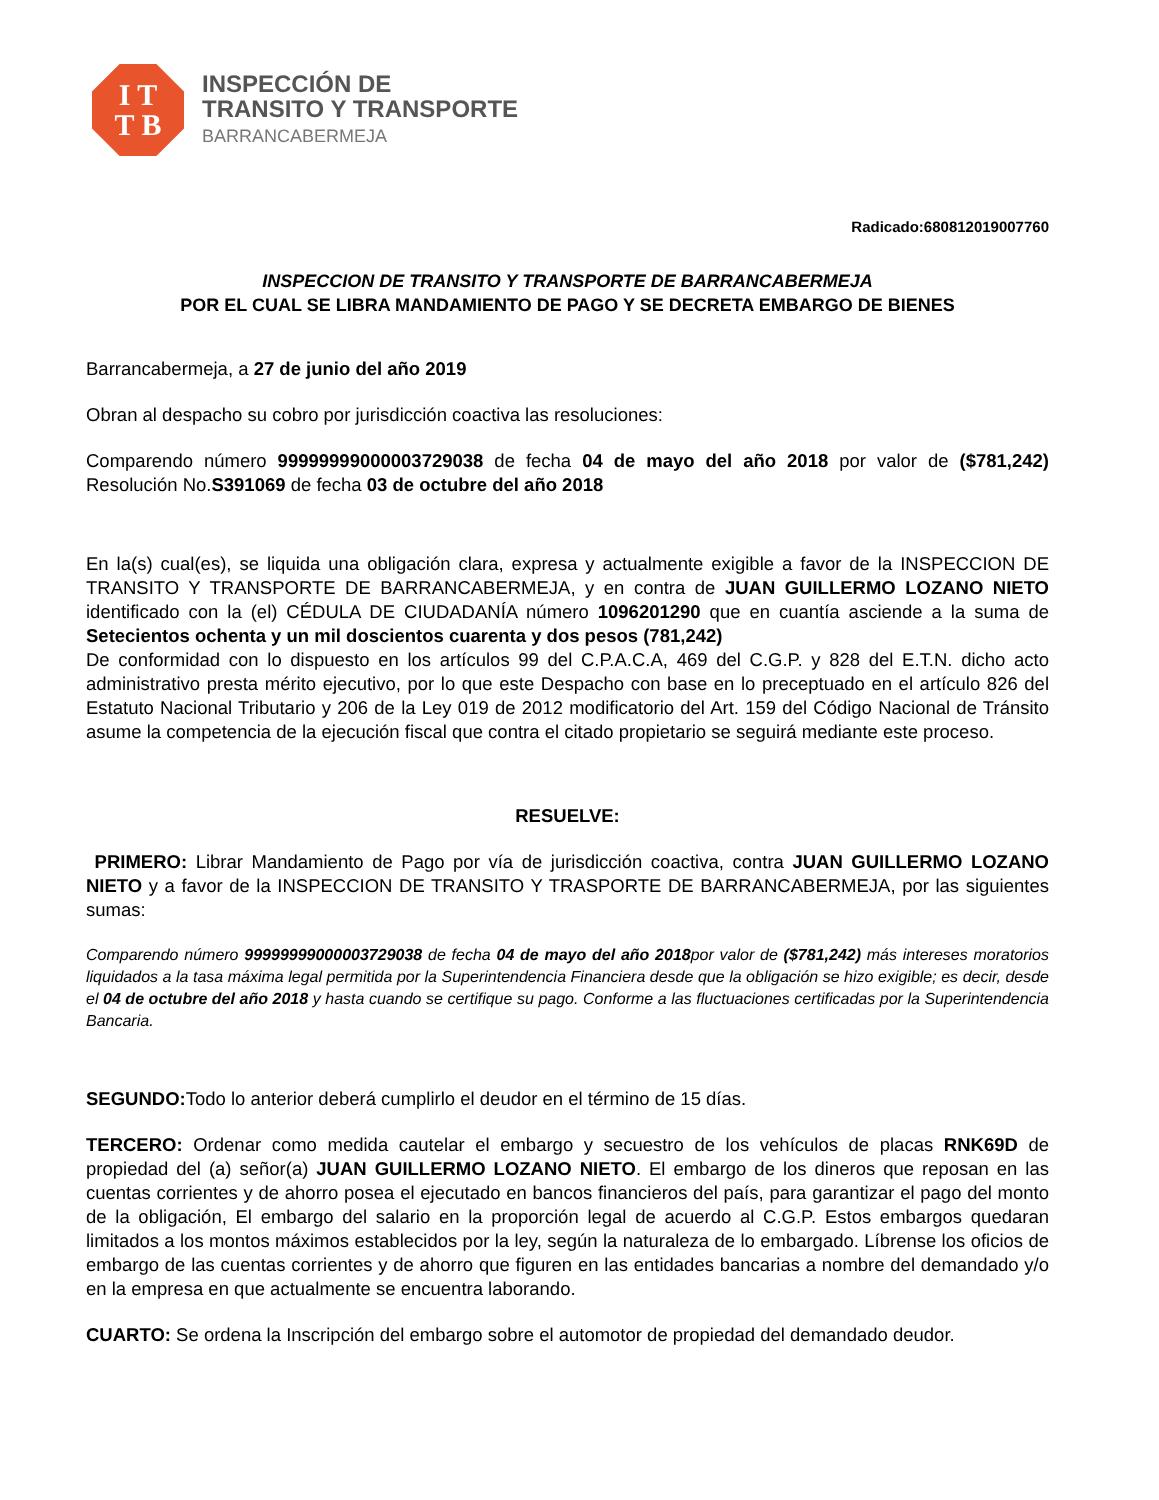I T
T B
INSPECCIÓN DE
TRANSITO Y TRANSPORTE
BARRANCABERMEJA
Radicado:680812019007760
INSPECCION DE TRANSITO Y TRANSPORTE DE BARRANCABERMEJA
POR EL CUAL SE LIBRA MANDAMIENTO DE PAGO Y SE DECRETA EMBARGO DE BIENES
Barrancabermeja, a 27 de junio del año 2019
Obran al despacho su cobro por jurisdicción coactiva las resoluciones:
Comparendo número 99999999000003729038 de fecha 04 de mayo del año 2018 por valor de ($781,242) Resolución No.S391069 de fecha 03 de octubre del año 2018
En la(s) cual(es), se liquida una obligación clara, expresa y actualmente exigible a favor de la INSPECCION DE TRANSITO Y TRANSPORTE DE BARRANCABERMEJA, y en contra de JUAN GUILLERMO LOZANO NIETO identificado con la (el) CÉDULA DE CIUDADANÍA número 1096201290 que en cuantía asciende a la suma de Setecientos ochenta y un mil doscientos cuarenta y dos pesos (781,242)
De conformidad con lo dispuesto en los artículos 99 del C.P.A.C.A, 469 del C.G.P. y 828 del E.T.N. dicho acto administrativo presta mérito ejecutivo, por lo que este Despacho con base en lo preceptuado en el artículo 826 del Estatuto Nacional Tributario y 206 de la Ley 019 de 2012 modificatorio del Art. 159 del Código Nacional de Tránsito asume la competencia de la ejecución fiscal que contra el citado propietario se seguirá mediante este proceso.
RESUELVE:
PRIMERO: Librar Mandamiento de Pago por vía de jurisdicción coactiva, contra JUAN GUILLERMO LOZANO NIETO y a favor de la INSPECCION DE TRANSITO Y TRASPORTE DE BARRANCABERMEJA, por las siguientes sumas:
Comparendo número 99999999000003729038 de fecha 04 de mayo del año 2018por valor de ($781,242) más intereses moratorios liquidados a la tasa máxima legal permitida por la Superintendencia Financiera desde que la obligación se hizo exigible; es decir, desde el 04 de octubre del año 2018 y hasta cuando se certifique su pago. Conforme a las fluctuaciones certificadas por la Superintendencia Bancaria.
SEGUNDO: Todo lo anterior deberá cumplirlo el deudor en el término de 15 días.
TERCERO: Ordenar como medida cautelar el embargo y secuestro de los vehículos de placas RNK69D de propiedad del (a) señor(a) JUAN GUILLERMO LOZANO NIETO. El embargo de los dineros que reposan en las cuentas corrientes y de ahorro posea el ejecutado en bancos financieros del país, para garantizar el pago del monto de la obligación, El embargo del salario en la proporción legal de acuerdo al C.G.P. Estos embargos quedaran limitados a los montos máximos establecidos por la ley, según la naturaleza de lo embargado. Líbrense los oficios de embargo de las cuentas corrientes y de ahorro que figuren en las entidades bancarias a nombre del demandado y/o en la empresa en que actualmente se encuentra laborando.
CUARTO: Se ordena la Inscripción del embargo sobre el automotor de propiedad del demandado deudor.